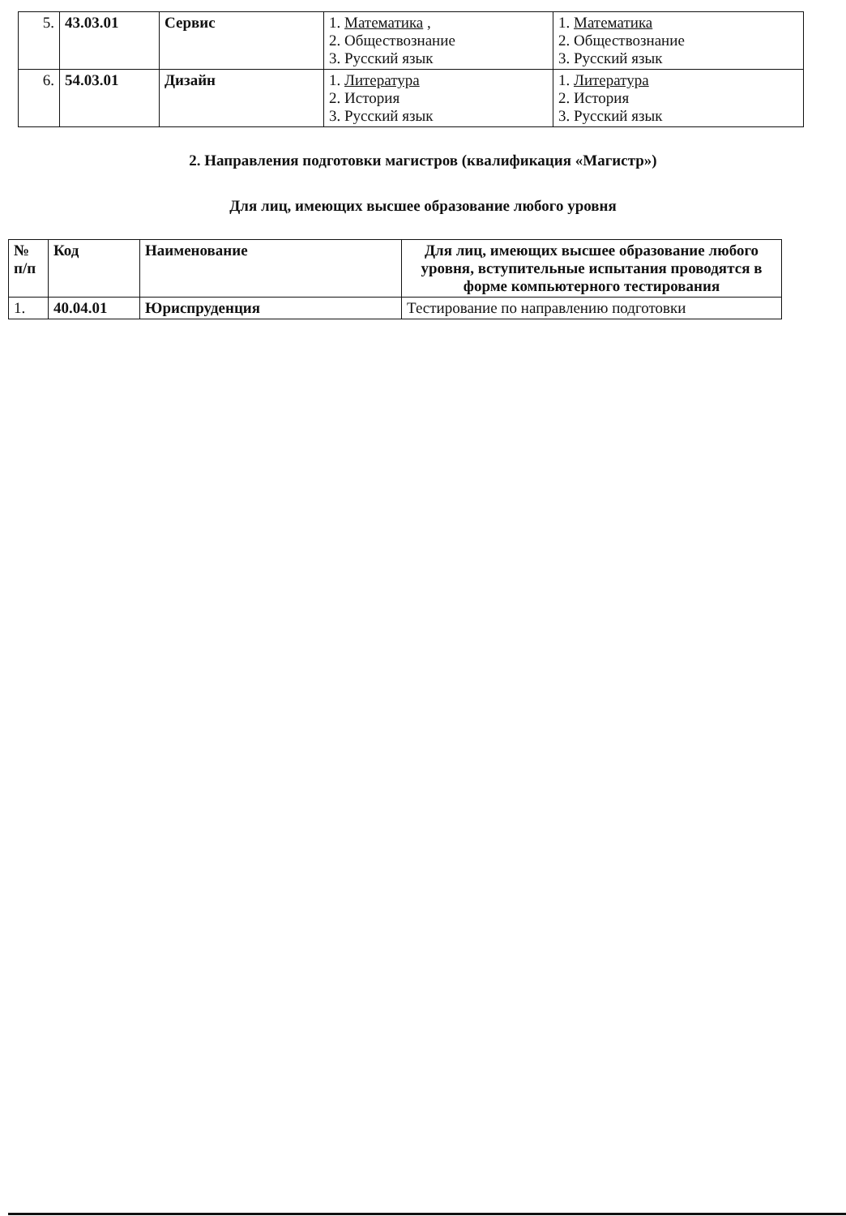| 5. | 43.03.01 | Сервис | 1. Математика , 2. Обществознание 3. Русский язык | 1. Математика 2. Обществознание 3. Русский язык |
| 6. | 54.03.01 | Дизайн | 1. Литература 2. История 3. Русский язык | 1. Литература 2. История 3. Русский язык |
2. Направления подготовки магистров (квалификация «Магистр»)
Для лиц, имеющих высшее образование любого уровня
| № п/п | Код | Наименование | Для лиц, имеющих высшее образование любого уровня, вступительные испытания проводятся в форме компьютерного тестирования |
| --- | --- | --- | --- |
| 1. | 40.04.01 | Юриспруденция | Тестирование по направлению подготовки |